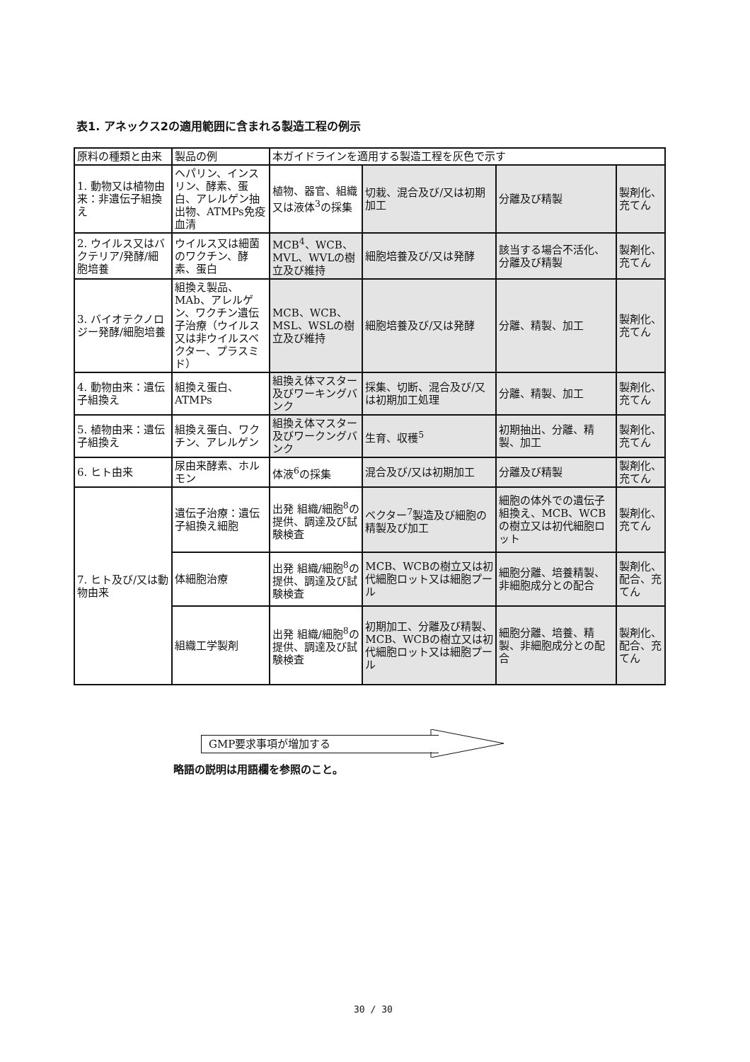表1. アネックス2の適用範囲に含まれる製造工程の例示
| 原料の種類と由来 | 製品の例 | 本ガイドラインを適用する製造工程を灰色で示す | | | |
| --- | --- | --- | --- | --- | --- |
| 1. 動物又は植物由来：非遺伝子組換え | ヘパリン、インスリン、酵素、蛋白、アレルゲン抽出物、ATMPs免疫血清 | 植物、器官、組織又は液体<sup>3</sup>の採集 | 切栽、混合及び/又は初期加工 | 分離及び精製 | 製剤化、充てん |
| 2. ウイルス又はバクテリア/発酵/細胞培養 | ウイルス又は細菌のワクチン、酵素、蛋白 | MCB<sup>4</sup>、WCB、MVL、WVLの樹立及び維持 | 細胞培養及び/又は発酵 | 該当する場合不活化、分離及び精製 | 製剤化、充てん |
| 3. バイオテクノロジー発酵/細胞培養 | 組換え製品、MAb、アレルゲン、ワクチン遺伝子治療（ウイルス又は非ウイルスベクター、プラスミド） | MCB、WCB、MSL、WSLの樹立及び維持 | 細胞培養及び/又は発酵 | 分離、精製、加工 | 製剤化、充てん |
| 4. 動物由来：遺伝子組換え | 組換え蛋白、ATMPs | 組換え体マスター及びワーキングバンク | 採集、切断、混合及び/又は初期加工処理 | 分離、精製、加工 | 製剤化、充てん |
| 5. 植物由来：遺伝子組換え | 組換え蛋白、ワクチン、アレルゲン | 組換え体マスター及びワークングバンク | 生育、収穫<sup>5</sup> | 初期抽出、分離、精製、加工 | 製剤化、充てん |
| 6. ヒト由来 | 尿由来酵素、ホルモン | 体液<sup>6</sup>の採集 | 混合及び/又は初期加工 | 分離及び精製 | 製剤化、充てん |
| 7. ヒト及び/又は動物由来 | 遺伝子治療：遺伝子組換え細胞 | 出発 組織/細胞<sup>8</sup>の提供、調達及び試験検査 | ベクター<sup>7</sup>製造及び細胞の精製及び加工 | 細胞の体外での遺伝子組換え、MCB、WCBの樹立又は初代細胞ロット | 製剤化、充てん |
| | 体細胞治療 | 出発 組織/細胞<sup>8</sup>の提供、調達及び試験検査 | MCB、WCBの樹立又は初代細胞ロット又は細胞プール | 細胞分離、培養精製、非細胞成分との配合 | 製剤化、配合、充てん |
| | 組織工学製剤 | 出発 組織/細胞<sup>8</sup>の提供、調達及び試験検査 | 初期加工、分離及び精製、MCB、WCBの樹立又は初代細胞ロット又は細胞プール | 細胞分離、培養、精製、非細胞成分との配合 | 製剤化、配合、充てん |
GMP要求事項が増加する
略語の説明は用語欄を参照のこと。
30 / 30